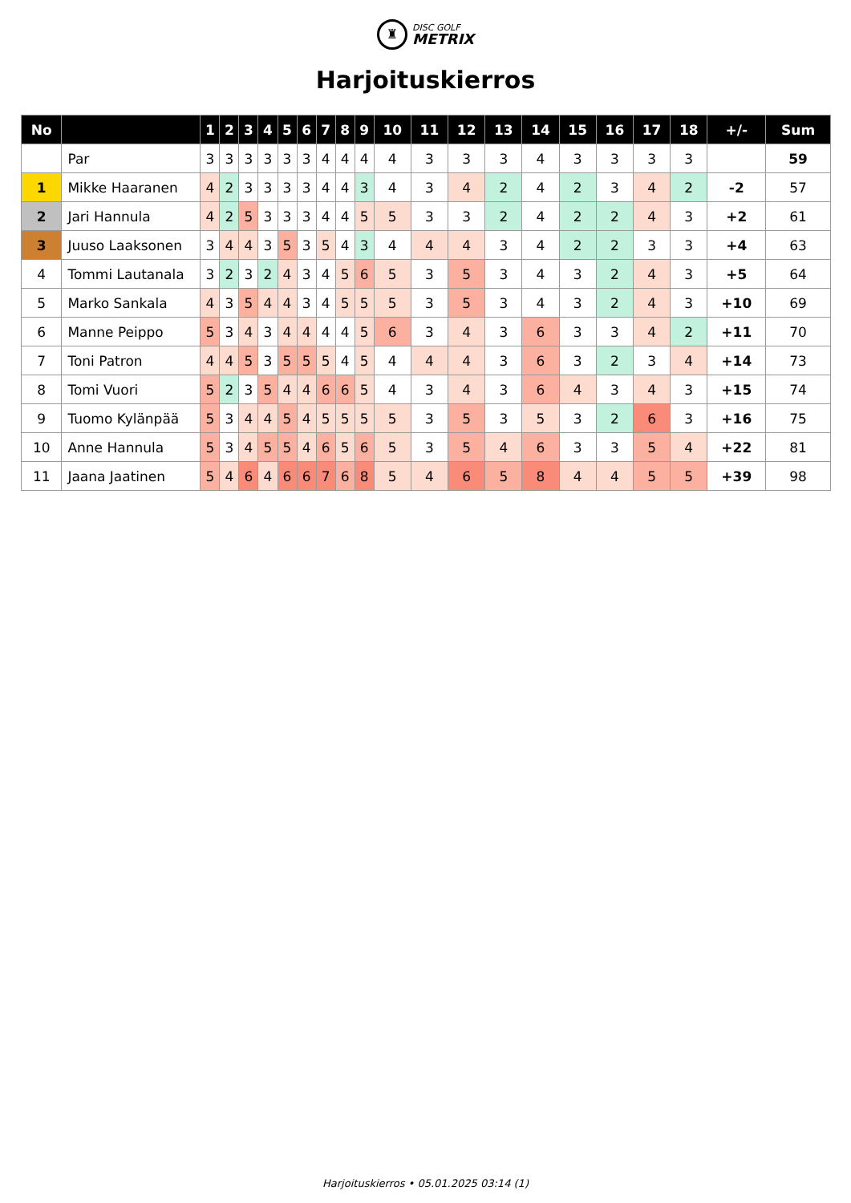♜ DISC GOLF METRIX
Harjoituskierros
| No | | 1 | 2 | 3 | 4 | 5 | 6 | 7 | 8 | 9 | 10 | 11 | 12 | 13 | 14 | 15 | 16 | 17 | 18 | +/- | Sum |
| --- | --- | --- | --- | --- | --- | --- | --- | --- | --- | --- | --- | --- | --- | --- | --- | --- | --- | --- | --- | --- | --- |
| | Par | 3 | 3 | 3 | 3 | 3 | 3 | 4 | 4 | 4 | 4 | 3 | 3 | 3 | 4 | 3 | 3 | 3 | 3 | | 59 |
| 1 | Mikke Haaranen | 4 | 2 | 3 | 3 | 3 | 3 | 4 | 4 | 3 | 4 | 3 | 4 | 2 | 4 | 2 | 3 | 4 | 2 | -2 | 57 |
| 2 | Jari Hannula | 4 | 2 | 5 | 3 | 3 | 3 | 4 | 4 | 5 | 5 | 3 | 3 | 2 | 4 | 2 | 2 | 4 | 3 | +2 | 61 |
| 3 | Juuso Laaksonen | 3 | 4 | 4 | 3 | 5 | 3 | 5 | 4 | 3 | 4 | 4 | 4 | 3 | 4 | 2 | 2 | 3 | 3 | +4 | 63 |
| 4 | Tommi Lautanala | 3 | 2 | 3 | 2 | 4 | 3 | 4 | 5 | 6 | 5 | 3 | 5 | 3 | 4 | 3 | 2 | 4 | 3 | +5 | 64 |
| 5 | Marko Sankala | 4 | 3 | 5 | 4 | 4 | 3 | 4 | 5 | 5 | 5 | 3 | 5 | 3 | 4 | 3 | 2 | 4 | 3 | +10 | 69 |
| 6 | Manne Peippo | 5 | 3 | 4 | 3 | 4 | 4 | 4 | 4 | 5 | 6 | 3 | 4 | 3 | 6 | 3 | 3 | 4 | 2 | +11 | 70 |
| 7 | Toni Patron | 4 | 4 | 5 | 3 | 5 | 5 | 5 | 4 | 5 | 4 | 4 | 4 | 3 | 6 | 3 | 2 | 3 | 4 | +14 | 73 |
| 8 | Tomi Vuori | 5 | 2 | 3 | 5 | 4 | 4 | 6 | 6 | 5 | 4 | 3 | 4 | 3 | 6 | 4 | 3 | 4 | 3 | +15 | 74 |
| 9 | Tuomo Kylänpää | 5 | 3 | 4 | 4 | 5 | 4 | 5 | 5 | 5 | 5 | 3 | 5 | 3 | 5 | 3 | 2 | 6 | 3 | +16 | 75 |
| 10 | Anne Hannula | 5 | 3 | 4 | 5 | 5 | 4 | 6 | 5 | 6 | 5 | 3 | 5 | 4 | 6 | 3 | 3 | 5 | 4 | +22 | 81 |
| 11 | Jaana Jaatinen | 5 | 4 | 6 | 4 | 6 | 6 | 7 | 6 | 8 | 5 | 4 | 6 | 5 | 8 | 4 | 4 | 5 | 5 | +39 | 98 |
Harjoituskierros • 05.01.2025 03:14 (1)